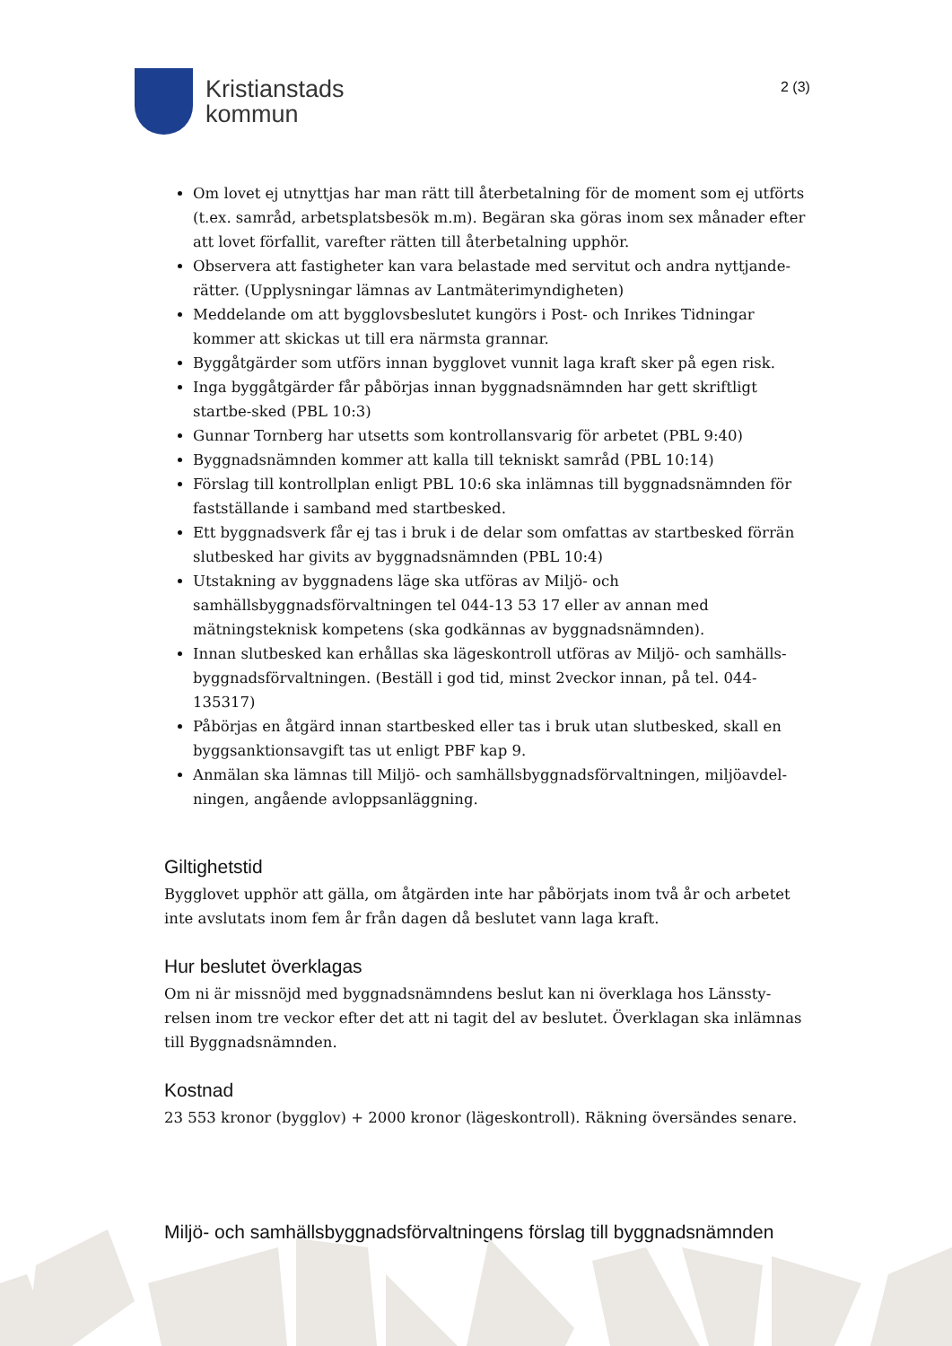Kristianstads
kommun
2 (3)
Om lovet ej utnyttjas har man rätt till återbetalning för de moment som ej utförts (t.ex. samråd, arbetsplatsbesök m.m). Begäran ska göras inom sex månader efter att lovet förfallit, varefter rätten till återbetalning upphör.
Observera att fastigheter kan vara belastade med servitut och andra nyttjande-rätter. (Upplysningar lämnas av Lantmäterimyndigheten)
Meddelande om att bygglovsbeslutet kungörs i Post- och Inrikes Tidningar kommer att skickas ut till era närmsta grannar.
Byggåtgärder som utförs innan bygglovet vunnit laga kraft sker på egen risk.
Inga byggåtgärder får påbörjas innan byggnadsnämnden har gett skriftligt startbe-sked (PBL 10:3)
Gunnar Tornberg har utsetts som kontrollansvarig för arbetet (PBL 9:40)
Byggnadsnämnden kommer att kalla till tekniskt samråd (PBL 10:14)
Förslag till kontrollplan enligt PBL 10:6 ska inlämnas till byggnadsnämnden för fastställande i samband med startbesked.
Ett byggnadsverk får ej tas i bruk i de delar som omfattas av startbesked förrän slutbesked har givits av byggnadsnämnden (PBL 10:4)
Utstakning av byggnadens läge ska utföras av Miljö- och samhällsbyggnadsförvaltningen tel 044-13 53 17 eller av annan med mätningsteknisk kompetens (ska godkännas av byggnadsnämnden).
Innan slutbesked kan erhållas ska lägeskontroll utföras av Miljö- och samhälls-byggnadsförvaltningen. (Beställ i god tid, minst 2veckor innan, på tel. 044-135317)
Påbörjas en åtgärd innan startbesked eller tas i bruk utan slutbesked, skall en byggsanktionsavgift tas ut enligt PBF kap 9.
Anmälan ska lämnas till Miljö- och samhällsbyggnadsförvaltningen, miljöavdel-ningen, angående avloppsanläggning.
Giltighetstid
Bygglovet upphör att gälla, om åtgärden inte har påbörjats inom två år och arbetet inte avslutats inom fem år från dagen då beslutet vann laga kraft.
Hur beslutet överklagas
Om ni är missnöjd med byggnadsnämndens beslut kan ni överklaga hos Länssty-relsen inom tre veckor efter det att ni tagit del av beslutet. Överklagan ska inlämnas till Byggnadsnämnden.
Kostnad
23 553 kronor (bygglov) + 2000 kronor (lägeskontroll). Räkning översändes senare.
Miljö- och samhällsbyggnadsförvaltningens förslag till byggnadsnämnden